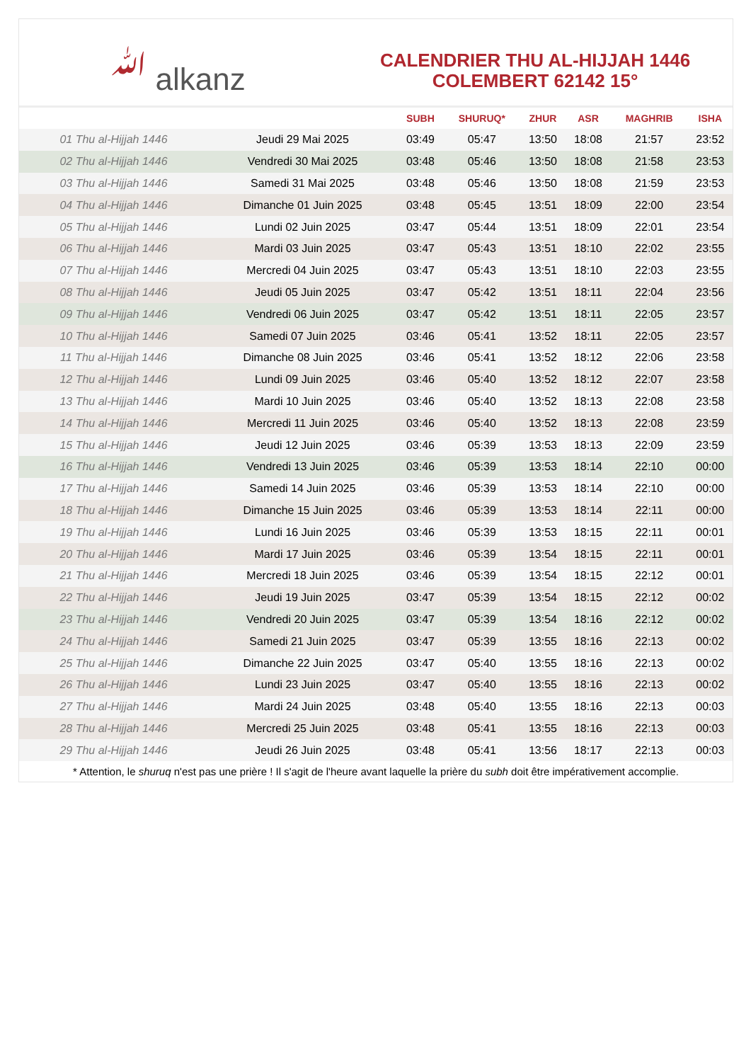ﷲ alkanz
CALENDRIER THU AL-HIJJAH 1446
COLEMBERT 62142 15°
| | | SUBH | SHURUQ* | ZHUR | ASR | MAGHRIB | ISHA |
| --- | --- | --- | --- | --- | --- | --- | --- |
| 01 Thu al-Hijjah 1446 | Jeudi 29 Mai 2025 | 03:49 | 05:47 | 13:50 | 18:08 | 21:57 | 23:52 |
| 02 Thu al-Hijjah 1446 | Vendredi 30 Mai 2025 | 03:48 | 05:46 | 13:50 | 18:08 | 21:58 | 23:53 |
| 03 Thu al-Hijjah 1446 | Samedi 31 Mai 2025 | 03:48 | 05:46 | 13:50 | 18:08 | 21:59 | 23:53 |
| 04 Thu al-Hijjah 1446 | Dimanche 01 Juin 2025 | 03:48 | 05:45 | 13:51 | 18:09 | 22:00 | 23:54 |
| 05 Thu al-Hijjah 1446 | Lundi 02 Juin 2025 | 03:47 | 05:44 | 13:51 | 18:09 | 22:01 | 23:54 |
| 06 Thu al-Hijjah 1446 | Mardi 03 Juin 2025 | 03:47 | 05:43 | 13:51 | 18:10 | 22:02 | 23:55 |
| 07 Thu al-Hijjah 1446 | Mercredi 04 Juin 2025 | 03:47 | 05:43 | 13:51 | 18:10 | 22:03 | 23:55 |
| 08 Thu al-Hijjah 1446 | Jeudi 05 Juin 2025 | 03:47 | 05:42 | 13:51 | 18:11 | 22:04 | 23:56 |
| 09 Thu al-Hijjah 1446 | Vendredi 06 Juin 2025 | 03:47 | 05:42 | 13:51 | 18:11 | 22:05 | 23:57 |
| 10 Thu al-Hijjah 1446 | Samedi 07 Juin 2025 | 03:46 | 05:41 | 13:52 | 18:11 | 22:05 | 23:57 |
| 11 Thu al-Hijjah 1446 | Dimanche 08 Juin 2025 | 03:46 | 05:41 | 13:52 | 18:12 | 22:06 | 23:58 |
| 12 Thu al-Hijjah 1446 | Lundi 09 Juin 2025 | 03:46 | 05:40 | 13:52 | 18:12 | 22:07 | 23:58 |
| 13 Thu al-Hijjah 1446 | Mardi 10 Juin 2025 | 03:46 | 05:40 | 13:52 | 18:13 | 22:08 | 23:58 |
| 14 Thu al-Hijjah 1446 | Mercredi 11 Juin 2025 | 03:46 | 05:40 | 13:52 | 18:13 | 22:08 | 23:59 |
| 15 Thu al-Hijjah 1446 | Jeudi 12 Juin 2025 | 03:46 | 05:39 | 13:53 | 18:13 | 22:09 | 23:59 |
| 16 Thu al-Hijjah 1446 | Vendredi 13 Juin 2025 | 03:46 | 05:39 | 13:53 | 18:14 | 22:10 | 00:00 |
| 17 Thu al-Hijjah 1446 | Samedi 14 Juin 2025 | 03:46 | 05:39 | 13:53 | 18:14 | 22:10 | 00:00 |
| 18 Thu al-Hijjah 1446 | Dimanche 15 Juin 2025 | 03:46 | 05:39 | 13:53 | 18:14 | 22:11 | 00:00 |
| 19 Thu al-Hijjah 1446 | Lundi 16 Juin 2025 | 03:46 | 05:39 | 13:53 | 18:15 | 22:11 | 00:01 |
| 20 Thu al-Hijjah 1446 | Mardi 17 Juin 2025 | 03:46 | 05:39 | 13:54 | 18:15 | 22:11 | 00:01 |
| 21 Thu al-Hijjah 1446 | Mercredi 18 Juin 2025 | 03:46 | 05:39 | 13:54 | 18:15 | 22:12 | 00:01 |
| 22 Thu al-Hijjah 1446 | Jeudi 19 Juin 2025 | 03:47 | 05:39 | 13:54 | 18:15 | 22:12 | 00:02 |
| 23 Thu al-Hijjah 1446 | Vendredi 20 Juin 2025 | 03:47 | 05:39 | 13:54 | 18:16 | 22:12 | 00:02 |
| 24 Thu al-Hijjah 1446 | Samedi 21 Juin 2025 | 03:47 | 05:39 | 13:55 | 18:16 | 22:13 | 00:02 |
| 25 Thu al-Hijjah 1446 | Dimanche 22 Juin 2025 | 03:47 | 05:40 | 13:55 | 18:16 | 22:13 | 00:02 |
| 26 Thu al-Hijjah 1446 | Lundi 23 Juin 2025 | 03:47 | 05:40 | 13:55 | 18:16 | 22:13 | 00:02 |
| 27 Thu al-Hijjah 1446 | Mardi 24 Juin 2025 | 03:48 | 05:40 | 13:55 | 18:16 | 22:13 | 00:03 |
| 28 Thu al-Hijjah 1446 | Mercredi 25 Juin 2025 | 03:48 | 05:41 | 13:55 | 18:16 | 22:13 | 00:03 |
| 29 Thu al-Hijjah 1446 | Jeudi 26 Juin 2025 | 03:48 | 05:41 | 13:56 | 18:17 | 22:13 | 00:03 |
* Attention, le shuruq n'est pas une prière ! Il s'agit de l'heure avant laquelle la prière du subh doit être impérativement accomplie.